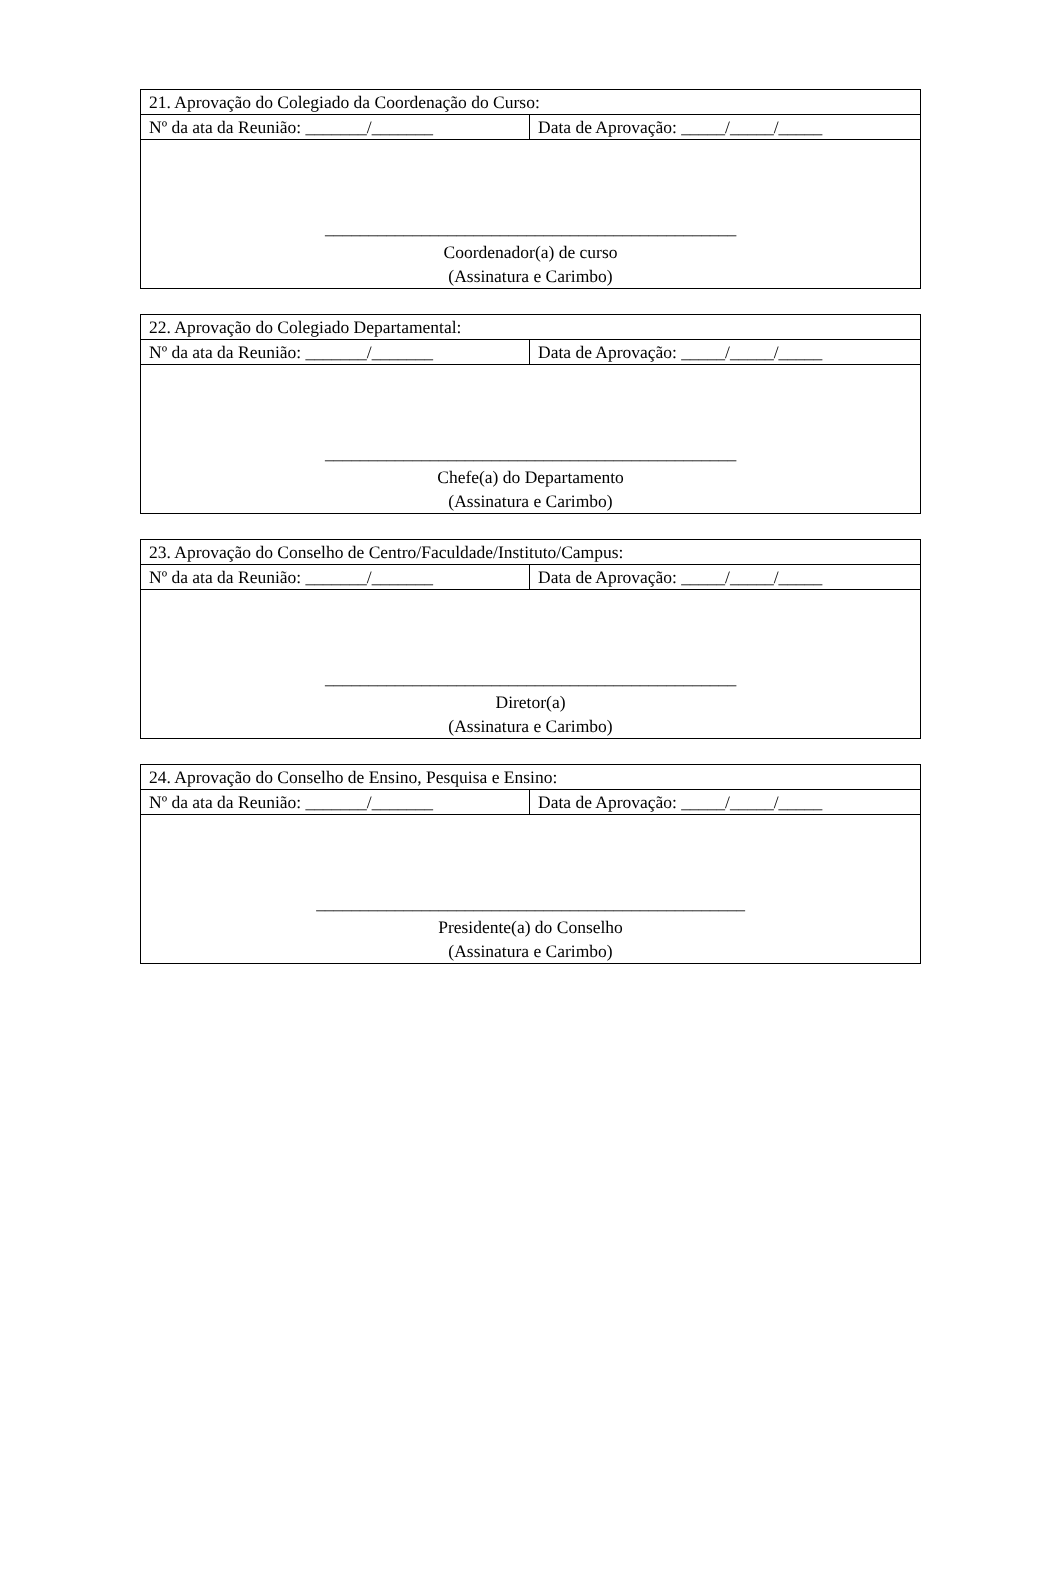| 21. Aprovação do Colegiado da Coordenação do Curso: | |
| Nº da ata da Reunião: _______/_______ | Data de Aprovação: _____/_____/_____ |
| _______________________________________________ Coordenador(a) de curso (Assinatura e Carimbo) | |
| 22. Aprovação do Colegiado Departamental: | |
| Nº da ata da Reunião: _______/_______ | Data de Aprovação: _____/_____/_____ |
| _______________________________________________ Chefe(a) do Departamento (Assinatura e Carimbo) | |
| 23. Aprovação do Conselho de Centro/Faculdade/Instituto/Campus: | |
| Nº da ata da Reunião: _______/_______ | Data de Aprovação: _____/_____/_____ |
| _______________________________________________ Diretor(a) (Assinatura e Carimbo) | |
| 24. Aprovação do Conselho de Ensino, Pesquisa e Ensino: | |
| Nº da ata da Reunião: _______/_______ | Data de Aprovação: _____/_____/_____ |
| _________________________________________________ Presidente(a) do Conselho (Assinatura e Carimbo) | |